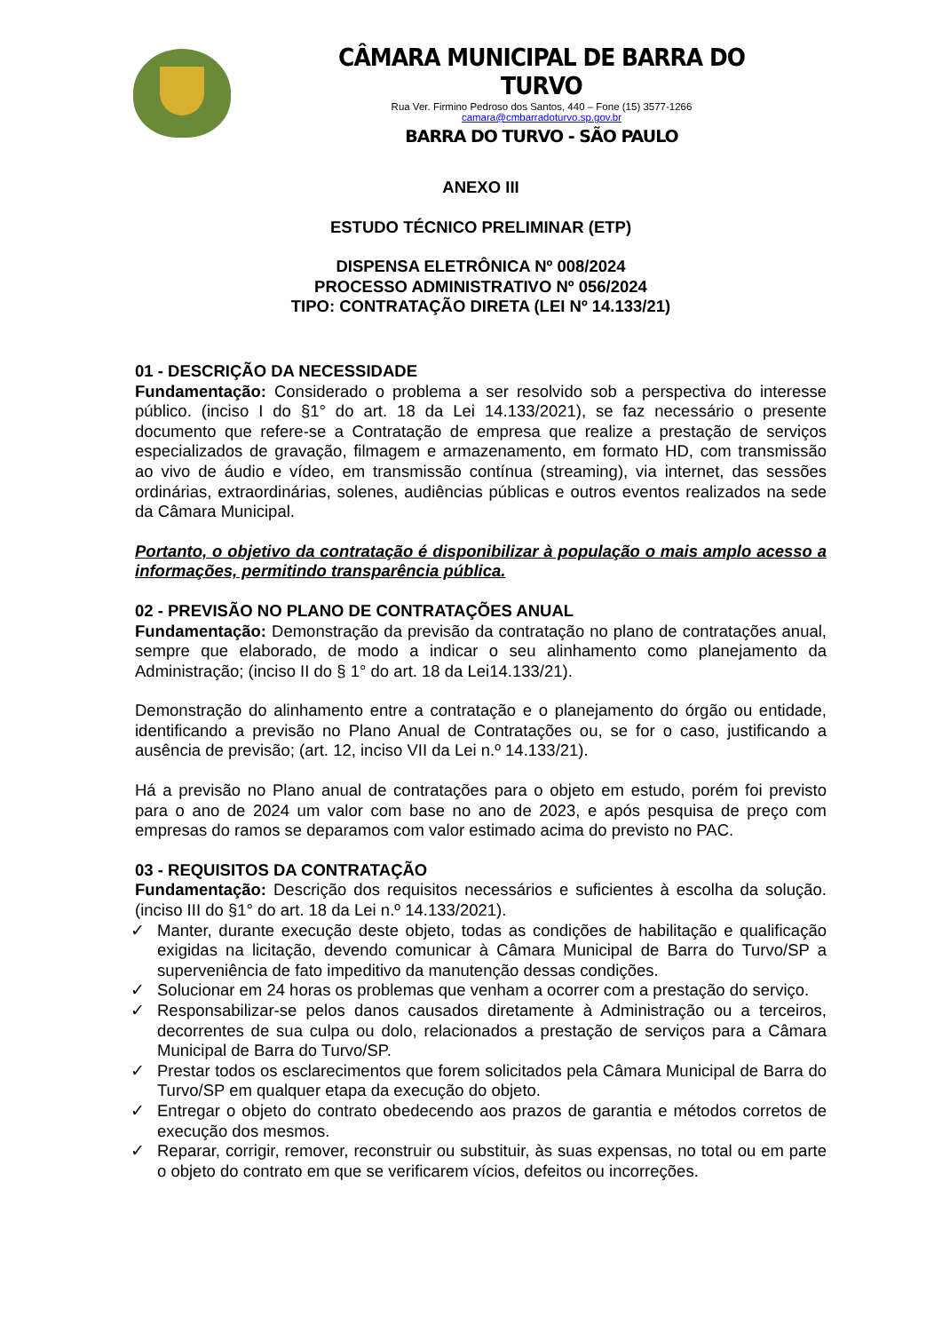CÂMARA MUNICIPAL DE BARRA DO TURVO
Rua Ver. Firmino Pedroso dos Santos, 440 – Fone (15) 3577-1266
camara@cmbarradoturvo.sp.gov.br
BARRA DO TURVO - SÃO PAULO
ANEXO III
ESTUDO TÉCNICO PRELIMINAR (ETP)
DISPENSA ELETRÔNICA Nº 008/2024
PROCESSO ADMINISTRATIVO Nº 056/2024
TIPO: CONTRATAÇÃO DIRETA (LEI Nº 14.133/21)
01 - DESCRIÇÃO DA NECESSIDADE
Fundamentação: Considerado o problema a ser resolvido sob a perspectiva do interesse público. (inciso I do §1° do art. 18 da Lei 14.133/2021), se faz necessário o presente documento que refere-se a Contratação de empresa que realize a prestação de serviços especializados de gravação, filmagem e armazenamento, em formato HD, com transmissão ao vivo de áudio e vídeo, em transmissão contínua (streaming), via internet, das sessões ordinárias, extraordinárias, solenes, audiências públicas e outros eventos realizados na sede da Câmara Municipal.
Portanto, o objetivo da contratação é disponibilizar à população o mais amplo acesso a informações, permitindo transparência pública.
02 - PREVISÃO NO PLANO DE CONTRATAÇÕES ANUAL
Fundamentação: Demonstração da previsão da contratação no plano de contratações anual, sempre que elaborado, de modo a indicar o seu alinhamento como planejamento da Administração; (inciso II do § 1° do art. 18 da Lei14.133/21).
Demonstração do alinhamento entre a contratação e o planejamento do órgão ou entidade, identificando a previsão no Plano Anual de Contratações ou, se for o caso, justificando a ausência de previsão; (art. 12, inciso VII da Lei n.º 14.133/21).
Há a previsão no Plano anual de contratações para o objeto em estudo, porém foi previsto para o ano de 2024 um valor com base no ano de 2023, e após pesquisa de preço com empresas do ramos se deparamos com valor estimado acima do previsto no PAC.
03 - REQUISITOS DA CONTRATAÇÃO
Fundamentação: Descrição dos requisitos necessários e suficientes à escolha da solução. (inciso III do §1° do art. 18 da Lei n.º 14.133/2021).
✓ Manter, durante execução deste objeto, todas as condições de habilitação e qualificação exigidas na licitação, devendo comunicar à Câmara Municipal de Barra do Turvo/SP a superveniência de fato impeditivo da manutenção dessas condições.
✓ Solucionar em 24 horas os problemas que venham a ocorrer com a prestação do serviço.
✓ Responsabilizar-se pelos danos causados diretamente à Administração ou a terceiros, decorrentes de sua culpa ou dolo, relacionados a prestação de serviços para a Câmara Municipal de Barra do Turvo/SP.
✓ Prestar todos os esclarecimentos que forem solicitados pela Câmara Municipal de Barra do Turvo/SP em qualquer etapa da execução do objeto.
✓ Entregar o objeto do contrato obedecendo aos prazos de garantia e métodos corretos de execução dos mesmos.
✓ Reparar, corrigir, remover, reconstruir ou substituir, às suas expensas, no total ou em parte o objeto do contrato em que se verificarem vícios, defeitos ou incorreções.